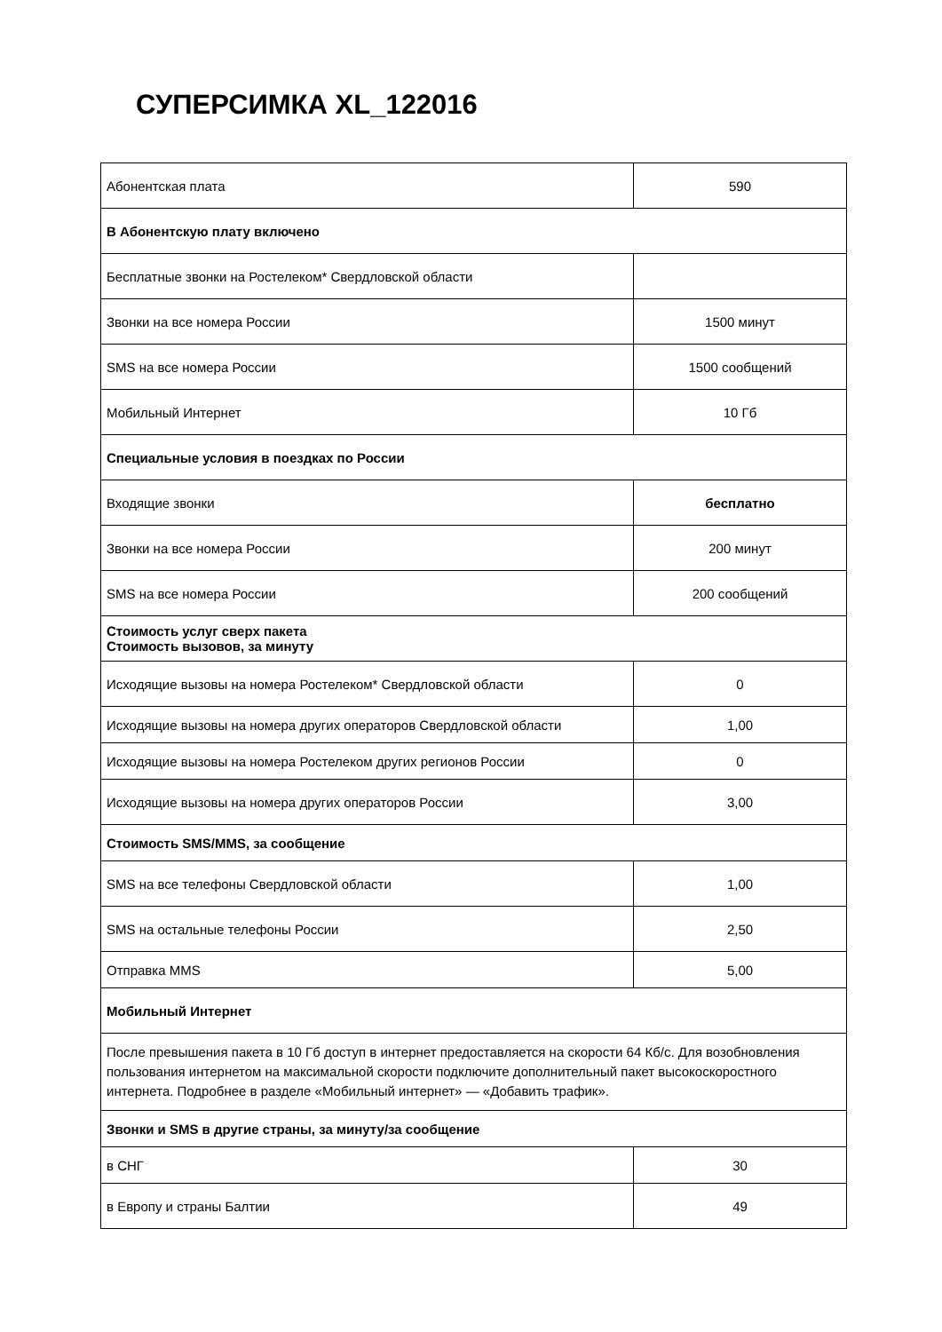СУПЕРСИМКА XL_122016
| Абонентская плата | 590 |
| В Абонентскую плату включено | |
| Бесплатные звонки на Ростелеком* Свердловской области | |
| Звонки на все номера России | 1500 минут |
| SMS на все номера России | 1500 сообщений |
| Мобильный Интернет | 10 Гб |
| Специальные условия в поездках по России | |
| Входящие звонки | бесплатно |
| Звонки на все номера России | 200 минут |
| SMS на все номера России | 200 сообщений |
| Стоимость услуг сверх пакета Стоимость вызовов, за минуту | |
| Исходящие вызовы на номера Ростелеком* Свердловской области | 0 |
| Исходящие вызовы на номера других операторов Свердловской области | 1,00 |
| Исходящие вызовы на номера Ростелеком других регионов России | 0 |
| Исходящие вызовы на номера других операторов России | 3,00 |
| Стоимость SMS/MMS, за сообщение | |
| SMS на все телефоны Свердловской области | 1,00 |
| SMS на остальные телефоны России | 2,50 |
| Отправка MMS | 5,00 |
| Мобильный Интернет | |
| После превышения пакета в 10 Гб доступ в интернет предоставляется на скорости 64 Кб/с. Для возобновления пользования интернетом на максимальной скорости подключите дополнительный пакет высокоскоростного интернета. Подробнее в разделе «Мобильный интернет» — «Добавить трафик». | |
| Звонки и SMS в другие страны, за минуту/за сообщение | |
| в СНГ | 30 |
| в Европу и страны Балтии | 49 |